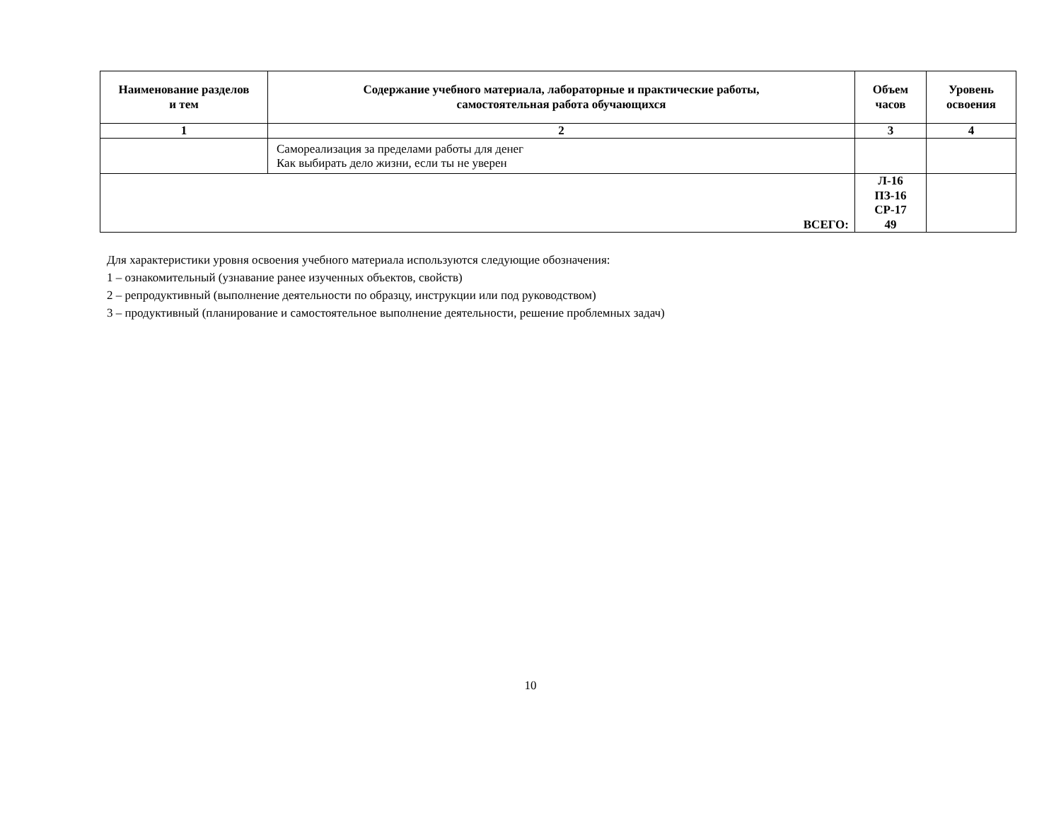| Наименование разделов и тем | Содержание учебного материала, лабораторные и практические работы, самостоятельная работа обучающихся | Объем часов | Уровень освоения |
| --- | --- | --- | --- |
| 1 | 2 | 3 | 4 |
| | Самореализация за пределами работы для денег Как выбирать дело жизни, если ты не уверен | | |
| ВСЕГО: | | Л-16 ПЗ-16 СР-17 49 | |
Для характеристики уровня освоения учебного материала используются следующие обозначения:
1 – ознакомительный (узнавание ранее изученных объектов, свойств)
2 – репродуктивный (выполнение деятельности по образцу, инструкции или под руководством)
3 – продуктивный (планирование и самостоятельное выполнение деятельности, решение проблемных задач)
10